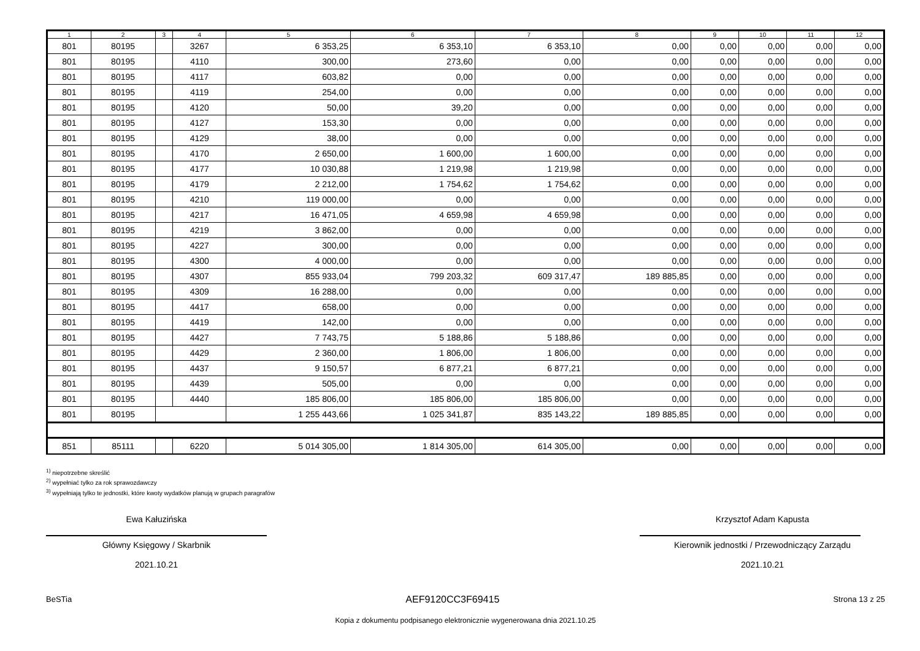| 1 | 2 | 3 | 4 | 5 | 6 | 7 | 8 | 9 | 10 | 11 | 12 |
| --- | --- | --- | --- | --- | --- | --- | --- | --- | --- | --- | --- |
| 801 | 80195 | | 3267 | 6 353,25 | 6 353,10 | 6 353,10 | 0,00 | 0,00 | 0,00 | 0,00 | 0,00 |
| 801 | 80195 | | 4110 | 300,00 | 273,60 | 0,00 | 0,00 | 0,00 | 0,00 | 0,00 | 0,00 |
| 801 | 80195 | | 4117 | 603,82 | 0,00 | 0,00 | 0,00 | 0,00 | 0,00 | 0,00 | 0,00 |
| 801 | 80195 | | 4119 | 254,00 | 0,00 | 0,00 | 0,00 | 0,00 | 0,00 | 0,00 | 0,00 |
| 801 | 80195 | | 4120 | 50,00 | 39,20 | 0,00 | 0,00 | 0,00 | 0,00 | 0,00 | 0,00 |
| 801 | 80195 | | 4127 | 153,30 | 0,00 | 0,00 | 0,00 | 0,00 | 0,00 | 0,00 | 0,00 |
| 801 | 80195 | | 4129 | 38,00 | 0,00 | 0,00 | 0,00 | 0,00 | 0,00 | 0,00 | 0,00 |
| 801 | 80195 | | 4170 | 2 650,00 | 1 600,00 | 1 600,00 | 0,00 | 0,00 | 0,00 | 0,00 | 0,00 |
| 801 | 80195 | | 4177 | 10 030,88 | 1 219,98 | 1 219,98 | 0,00 | 0,00 | 0,00 | 0,00 | 0,00 |
| 801 | 80195 | | 4179 | 2 212,00 | 1 754,62 | 1 754,62 | 0,00 | 0,00 | 0,00 | 0,00 | 0,00 |
| 801 | 80195 | | 4210 | 119 000,00 | 0,00 | 0,00 | 0,00 | 0,00 | 0,00 | 0,00 | 0,00 |
| 801 | 80195 | | 4217 | 16 471,05 | 4 659,98 | 4 659,98 | 0,00 | 0,00 | 0,00 | 0,00 | 0,00 |
| 801 | 80195 | | 4219 | 3 862,00 | 0,00 | 0,00 | 0,00 | 0,00 | 0,00 | 0,00 | 0,00 |
| 801 | 80195 | | 4227 | 300,00 | 0,00 | 0,00 | 0,00 | 0,00 | 0,00 | 0,00 | 0,00 |
| 801 | 80195 | | 4300 | 4 000,00 | 0,00 | 0,00 | 0,00 | 0,00 | 0,00 | 0,00 | 0,00 |
| 801 | 80195 | | 4307 | 855 933,04 | 799 203,32 | 609 317,47 | 189 885,85 | 0,00 | 0,00 | 0,00 | 0,00 |
| 801 | 80195 | | 4309 | 16 288,00 | 0,00 | 0,00 | 0,00 | 0,00 | 0,00 | 0,00 | 0,00 |
| 801 | 80195 | | 4417 | 658,00 | 0,00 | 0,00 | 0,00 | 0,00 | 0,00 | 0,00 | 0,00 |
| 801 | 80195 | | 4419 | 142,00 | 0,00 | 0,00 | 0,00 | 0,00 | 0,00 | 0,00 | 0,00 |
| 801 | 80195 | | 4427 | 7 743,75 | 5 188,86 | 5 188,86 | 0,00 | 0,00 | 0,00 | 0,00 | 0,00 |
| 801 | 80195 | | 4429 | 2 360,00 | 1 806,00 | 1 806,00 | 0,00 | 0,00 | 0,00 | 0,00 | 0,00 |
| 801 | 80195 | | 4437 | 9 150,57 | 6 877,21 | 6 877,21 | 0,00 | 0,00 | 0,00 | 0,00 | 0,00 |
| 801 | 80195 | | 4439 | 505,00 | 0,00 | 0,00 | 0,00 | 0,00 | 0,00 | 0,00 | 0,00 |
| 801 | 80195 | | 4440 | 185 806,00 | 185 806,00 | 185 806,00 | 0,00 | 0,00 | 0,00 | 0,00 | 0,00 |
| 801 | 80195 | | | 1 255 443,66 | 1 025 341,87 | 835 143,22 | 189 885,85 | 0,00 | 0,00 | 0,00 | 0,00 |
| 851 | 85111 | | 6220 | 5 014 305,00 | 1 814 305,00 | 614 305,00 | 0,00 | 0,00 | 0,00 | 0,00 | 0,00 |
<sup>1)</sup> niepotrzebne skreślić
<sup>2)</sup> wypełniać tylko za rok sprawozdawczy
<sup>3)</sup> wypełniają tylko te jednostki, które kwoty wydatków planują w grupach paragrafów
Ewa Kałuzińska
Główny Księgowy / Skarbnik
2021.10.21
Krzysztof Adam Kapusta
Kierownik jednostki / Przewodniczący Zarządu
2021.10.21
BeSTia AEF9120CC3F69415 Strona 13 z 25
Kopia z dokumentu podpisanego elektronicznie wygenerowana dnia 2021.10.25